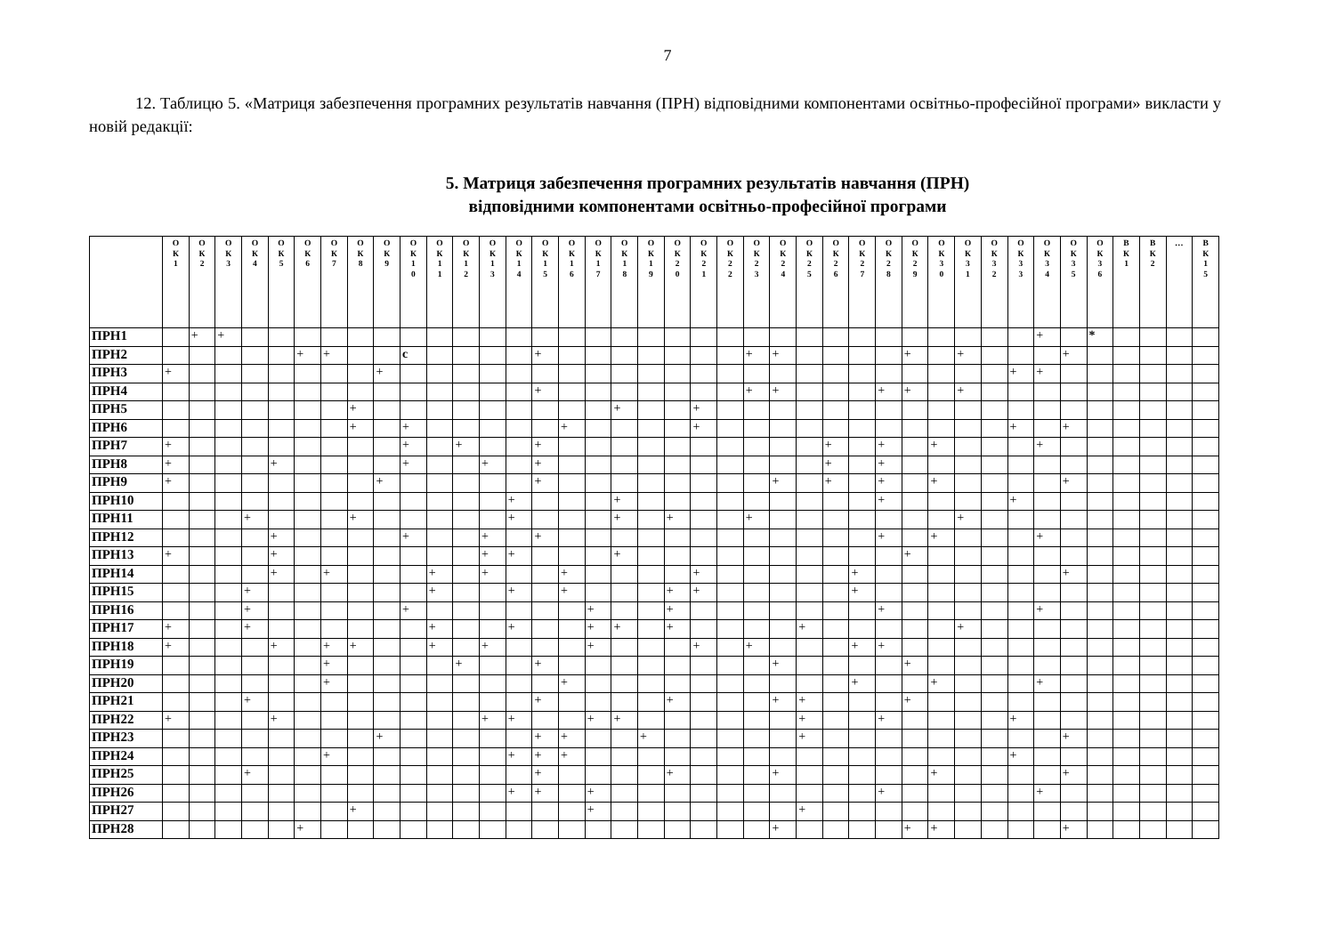7
12. Таблицю 5. «Матриця забезпечення програмних результатів навчання (ПРН) відповідними компонентами освітньо-професійної програми» викласти у новій редакції:
5. Матриця забезпечення програмних результатів навчання (ПРН)
відповідними компонентами освітньо-професійної програми
| | О К 1 | О К 2 | О К 3 | О К 4 | О К 5 | О К 6 | О К 7 | О К 8 | О К 9 | О К 1 0 | О К 1 1 | О К 1 2 | О К 1 3 | О К 1 4 | О К 1 5 | О К 1 6 | О К 1 7 | О К 1 8 | О К 1 9 | О К 2 0 | О К 2 1 | О К 2 2 | О К 2 3 | О К 2 4 | О К 2 5 | О К 2 6 | О К 2 7 | О К 2 8 | О К 2 9 | О К 3 0 | О К 3 1 | О К 3 2 | О К 3 3 | О К 3 4 | О К 3 5 | О К 3 6 | В К 1 | В К 2 | … | В К 1 5 |
| --- | --- | --- | --- | --- | --- | --- | --- | --- | --- | --- | --- | --- | --- | --- | --- | --- | --- | --- | --- | --- | --- | --- | --- | --- | --- | --- | --- | --- | --- | --- | --- | --- | --- | --- | --- | --- | --- | --- | --- | --- |
| ПРН1 | | + | + | | | | | | | | | | | | | | | | | | | | | | | | | | | | | | | + | | * | | | | |
| ПРН2 | | | | | | + | + | | | с | | | | | + | | | | | | | | + | + | | | | | + | | + | | | | + | | | | | |
| ПРН3 | + | | | | | | | | + | | | | | | | | | | | | | | | | | | | | | | | | + | + | | | | | | |
| ПРН4 | | | | | | | | | | | | | | | + | | | | | | | | + | + | | | | + | + | | + | | | | | | | | | |
| ПРН5 | | | | | | | | + | | | | | | | | | | + | | | + | | | | | | | | | | | | | | | | | | | |
| ПРН6 | | | | | | | | + | | + | | | | | | + | | | | | + | | | | | | | | | | | | + | | + | | | | | |
| ПРН7 | + | | | | | | | | | + | | + | | | + | | | | | | | | | | | + | | + | | + | | | | + | | | | | | |
| ПРН8 | + | | | | + | | | | | + | | | + | | + | | | | | | | | | | | + | | + | | | | | | | | | | | | |
| ПРН9 | + | | | | | | | | + | | | | | | + | | | | | | | | | + | | + | | + | | + | | | | | + | | | | | |
| ПРН10 | | | | | | | | | | | | | | + | | | | + | | | | | | | | | | + | | | | | + | | | | | | | |
| ПРН11 | | | | + | | | | + | | | | | | + | | | | + | | + | | | + | | | | | | | | + | | | | | | | | | |
| ПРН12 | | | | | + | | | | | + | | | + | | + | | | | | | | | | | | | | + | | + | | | | + | | | | | | |
| ПРН13 | + | | | | + | | | | | | | | + | + | | | | + | | | | | | | | | | | + | | | | | | | | | | | |
| ПРН14 | | | | | + | | + | | | | + | | + | | | + | | | | | + | | | | | | + | | | | | | | | + | | | | | |
| ПРН15 | | | | + | | | | | | | + | | | + | | + | | | | + | + | | | | | | + | | | | | | | | | | | | | |
| ПРН16 | | | | + | | | | | | + | | | | | | | + | | | + | | | | | | | | + | | | | | | + | | | | | | |
| ПРН17 | + | | | + | | | | | | | + | | | + | | | + | + | | + | | | | | + | | | | | | + | | | | | | | | | |
| ПРН18 | + | | | | + | | + | + | | | + | | + | | | | + | | | | + | | + | | | | + | + | | | | | | | | | | | | |
| ПРН19 | | | | | | | + | | | | | + | | | + | | | | | | | | | + | | | | | + | | | | | | | | | | | |
| ПРН20 | | | | | | | + | | | | | | | | | + | | | | | | | | | | | + | | | + | | | | + | | | | | | |
| ПРН21 | | | | + | | | | | | | | | | | + | | | | | + | | | | + | + | | | | + | | | | | | | | | | | |
| ПРН22 | + | | | | + | | | | | | | | + | + | | | + | + | | | | | | | + | | | + | | | | | + | | | | | | | |
| ПРН23 | | | | | | | | | + | | | | | | + | + | | | + | | | | | | + | | | | | | | | | | + | | | | | |
| ПРН24 | | | | | | | + | | | | | | | + | + | + | | | | | | | | | | | | | | | | | + | | | | | | | |
| ПРН25 | | | | + | | | | | | | | | | | + | | | | | + | | | | + | | | | | | + | | | | | + | | | | | |
| ПРН26 | | | | | | | | | | | | | | + | + | | + | | | | | | | | | | | + | | | | | | + | | | | | | |
| ПРН27 | | | | | | | | + | | | | | | | | | + | | | | | | | | + | | | | | | | | | | | | | | | |
| ПРН28 | | | | | | + | | | | | | | | | | | | | | | | | | + | | | | | + | + | | | | | + | | | | | |